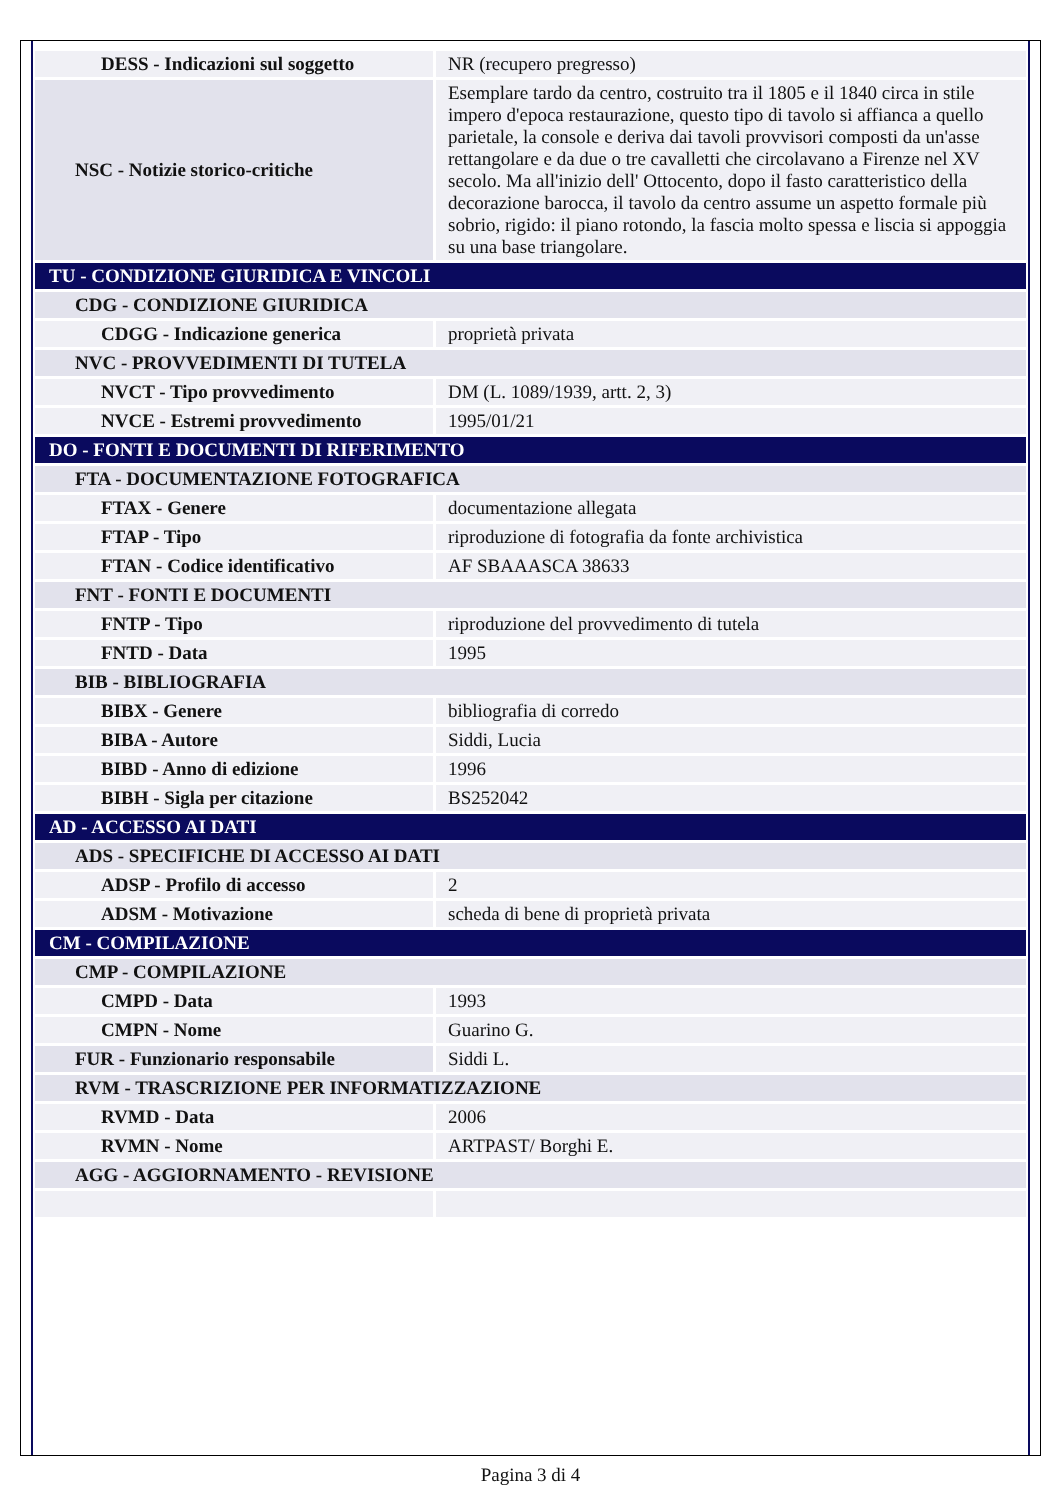| DESS - Indicazioni sul soggetto | NR (recupero pregresso) |
| NSC - Notizie storico-critiche | Esemplare tardo da centro, costruito tra il 1805 e il 1840 circa in stile impero d'epoca restaurazione, questo tipo di tavolo si affianca a quello parietale, la console e deriva dai tavoli provvisori composti da un'asse rettangolare e da due o tre cavalletti che circolavano a Firenze nel XV secolo. Ma all'inizio dell' Ottocento, dopo il fasto caratteristico della decorazione barocca, il tavolo da centro assume un aspetto formale più sobrio, rigido: il piano rotondo, la fascia molto spessa e liscia si appoggia su una base triangolare. |
| TU - CONDIZIONE GIURIDICA E VINCOLI | |
| CDG - CONDIZIONE GIURIDICA | |
| CDGG - Indicazione generica | proprietà privata |
| NVC - PROVVEDIMENTI DI TUTELA | |
| NVCT - Tipo provvedimento | DM (L. 1089/1939, artt. 2, 3) |
| NVCE - Estremi provvedimento | 1995/01/21 |
| DO - FONTI E DOCUMENTI DI RIFERIMENTO | |
| FTA - DOCUMENTAZIONE FOTOGRAFICA | |
| FTAX - Genere | documentazione allegata |
| FTAP - Tipo | riproduzione di fotografia da fonte archivistica |
| FTAN - Codice identificativo | AF SBAAASCA 38633 |
| FNT - FONTI E DOCUMENTI | |
| FNTP - Tipo | riproduzione del provvedimento di tutela |
| FNTD - Data | 1995 |
| BIB - BIBLIOGRAFIA | |
| BIBX - Genere | bibliografia di corredo |
| BIBA - Autore | Siddi, Lucia |
| BIBD - Anno di edizione | 1996 |
| BIBH - Sigla per citazione | BS252042 |
| AD - ACCESSO AI DATI | |
| ADS - SPECIFICHE DI ACCESSO AI DATI | |
| ADSP - Profilo di accesso | 2 |
| ADSM - Motivazione | scheda di bene di proprietà privata |
| CM - COMPILAZIONE | |
| CMP - COMPILAZIONE | |
| CMPD - Data | 1993 |
| CMPN - Nome | Guarino G. |
| FUR - Funzionario responsabile | Siddi L. |
| RVM - TRASCRIZIONE PER INFORMATIZZAZIONE | |
| RVMD - Data | 2006 |
| RVMN - Nome | ARTPAST/ Borghi E. |
| AGG - AGGIORNAMENTO - REVISIONE | |
Pagina 3 di 4